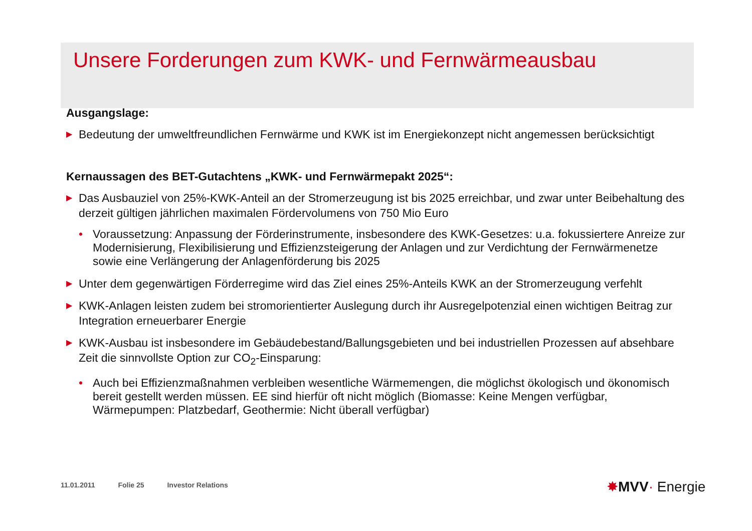Unsere Forderungen zum KWK- und Fernwärmeausbau
Ausgangslage:
▶ Bedeutung der umweltfreundlichen Fernwärme und KWK ist im Energiekonzept nicht angemessen berücksichtigt
Kernaussagen des BET-Gutachtens „KWK- und Fernwärmepakt 2025“:
▶ Das Ausbauziel von 25%-KWK-Anteil an der Stromerzeugung ist bis 2025 erreichbar, und zwar unter Beibehaltung des derzeit gültigen jährlichen maximalen Fördervolumens von 750 Mio Euro
• Voraussetzung: Anpassung der Förderinstrumente, insbesondere des KWK-Gesetzes: u.a. fokussiertere Anreize zur Modernisierung, Flexibilisierung und Effizienzsteigerung der Anlagen und zur Verdichtung der Fernwärmenetze sowie eine Verlängerung der Anlagenförderung bis 2025
▶ Unter dem gegenwärtigen Förderregime wird das Ziel eines 25%-Anteils KWK an der Stromerzeugung verfehlt
▶ KWK-Anlagen leisten zudem bei stromorientierter Auslegung durch ihr Ausregelpotenzial einen wichtigen Beitrag zur Integration erneuerbarer Energie
▶ KWK-Ausbau ist insbesondere im Gebäudebestand/Ballungsgebieten und bei industriellen Prozessen auf absehbare Zeit die sinnvollste Option zur CO<sub>2</sub>-Einsparung:
• Auch bei Effizienzmaßnahmen verbleiben wesentliche Wärmemengen, die möglichst ökologisch und ökonomisch bereit gestellt werden müssen. EE sind hierfür oft nicht möglich (Biomasse: Keine Mengen verfügbar, Wärmepumpen: Platzbedarf, Geothermie: Nicht überall verfügbar)
11.01.2011 Folie 25 Investor Relations
✸MVV· Energie